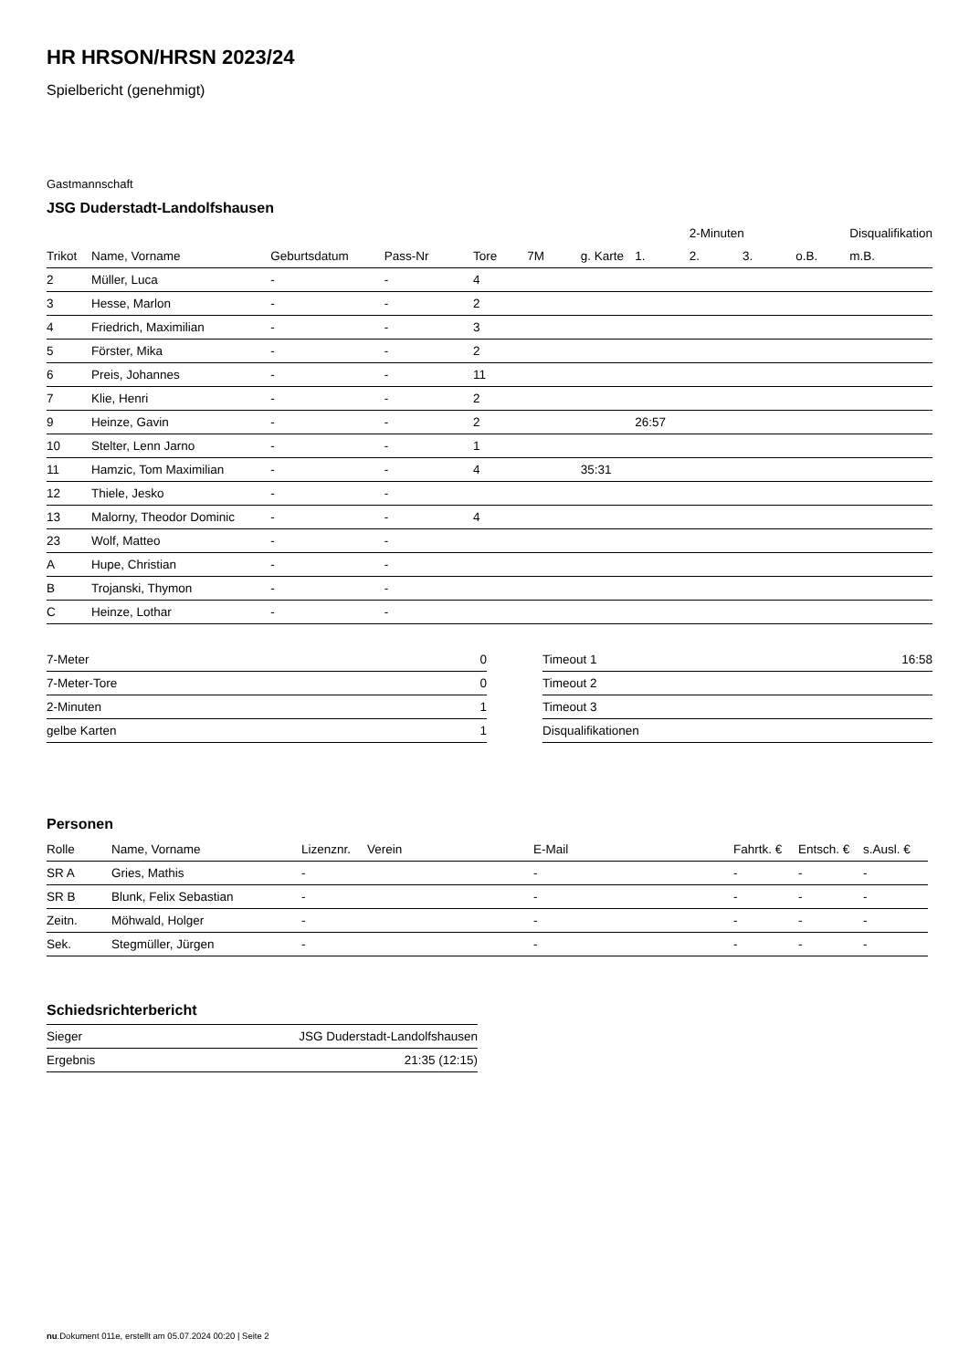HR HRSON/HRSN 2023/24
Spielbericht (genehmigt)
Gastmannschaft
JSG Duderstadt-Landolfshausen
| | | | | | | | | 2-Minuten | | | Disqualifikation |
| --- | --- | --- | --- | --- | --- | --- | --- | --- | --- | --- | --- |
| Trikot | Name, Vorname | Geburtsdatum | Pass-Nr | Tore | 7M | g. Karte | 1. | 2. | 3. | o.B. | m.B. |
| 2 | Müller, Luca | - | - | 4 | | | | | | | |
| 3 | Hesse, Marlon | - | - | 2 | | | | | | | |
| 4 | Friedrich, Maximilian | - | - | 3 | | | | | | | |
| 5 | Förster, Mika | - | - | 2 | | | | | | | |
| 6 | Preis, Johannes | - | - | 11 | | | | | | | |
| 7 | Klie, Henri | - | - | 2 | | | | | | | |
| 9 | Heinze, Gavin | - | - | 2 | | | 26:57 | | | | |
| 10 | Stelter, Lenn Jarno | - | - | 1 | | | | | | | |
| 11 | Hamzic, Tom Maximilian | - | - | 4 | | 35:31 | | | | | |
| 12 | Thiele, Jesko | - | - | | | | | | | | |
| 13 | Malorny, Theodor Dominic | - | - | 4 | | | | | | | |
| 23 | Wolf, Matteo | - | - | | | | | | | | |
| A | Hupe, Christian | - | - | | | | | | | | |
| B | Trojanski, Thymon | - | - | | | | | | | | |
| C | Heinze, Lothar | - | - | | | | | | | | |
| 7-Meter | 0 |
| 7-Meter-Tore | 0 |
| 2-Minuten | 1 |
| gelbe Karten | 1 |
| Timeout 1 | 16:58 |
| Timeout 2 | |
| Timeout 3 | |
| Disqualifikationen | |
Personen
| Rolle | Name, Vorname | Lizenznr. | Verein | E-Mail | Fahrtk. € | Entsch. € | s.Ausl. € |
| --- | --- | --- | --- | --- | --- | --- | --- |
| SR A | Gries, Mathis | - | | - | - | - | - |
| SR B | Blunk, Felix Sebastian | - | | - | - | - | - |
| Zeitn. | Möhwald, Holger | - | | - | - | - | - |
| Sek. | Stegmüller, Jürgen | - | | - | - | - | - |
Schiedsrichterbericht
| Sieger | JSG Duderstadt-Landolfshausen |
| Ergebnis | 21:35 (12:15) |
nu.Dokument 011e, erstellt am 05.07.2024 00:20 | Seite 2